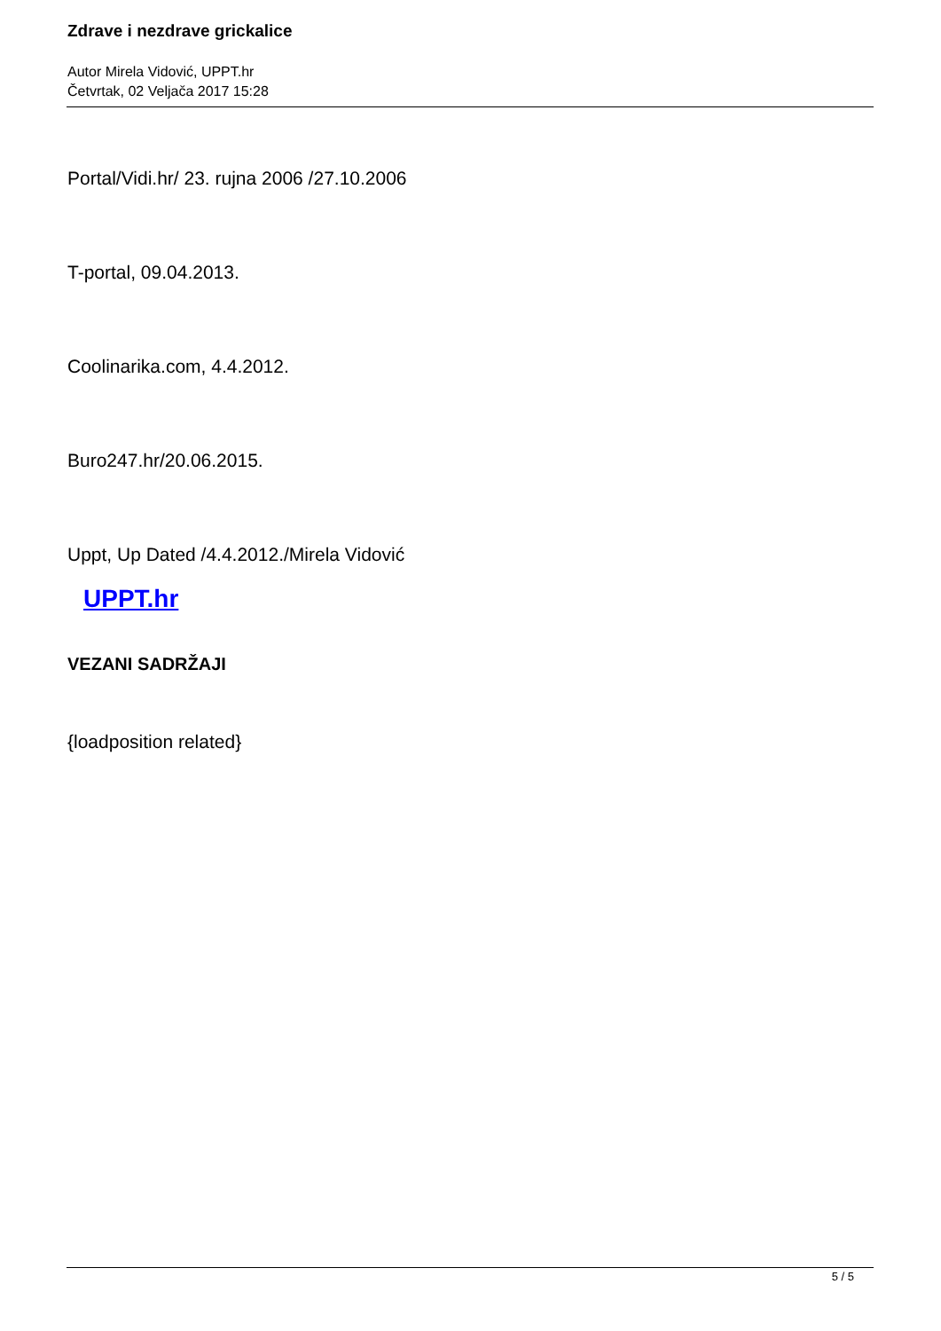Zdrave i nezdrave grickalice
Autor Mirela Vidović, UPPT.hr
Četvrtak, 02 Veljača 2017 15:28
Portal/Vidi.hr/ 23. rujna 2006 /27.10.2006
T-portal, 09.04.2013.
Coolinarika.com, 4.4.2012.
Buro247.hr/20.06.2015.
Uppt, Up Dated /4.4.2012./Mirela Vidović
UPPT.hr
VEZANI SADRŽAJI
{loadposition related}
5 / 5